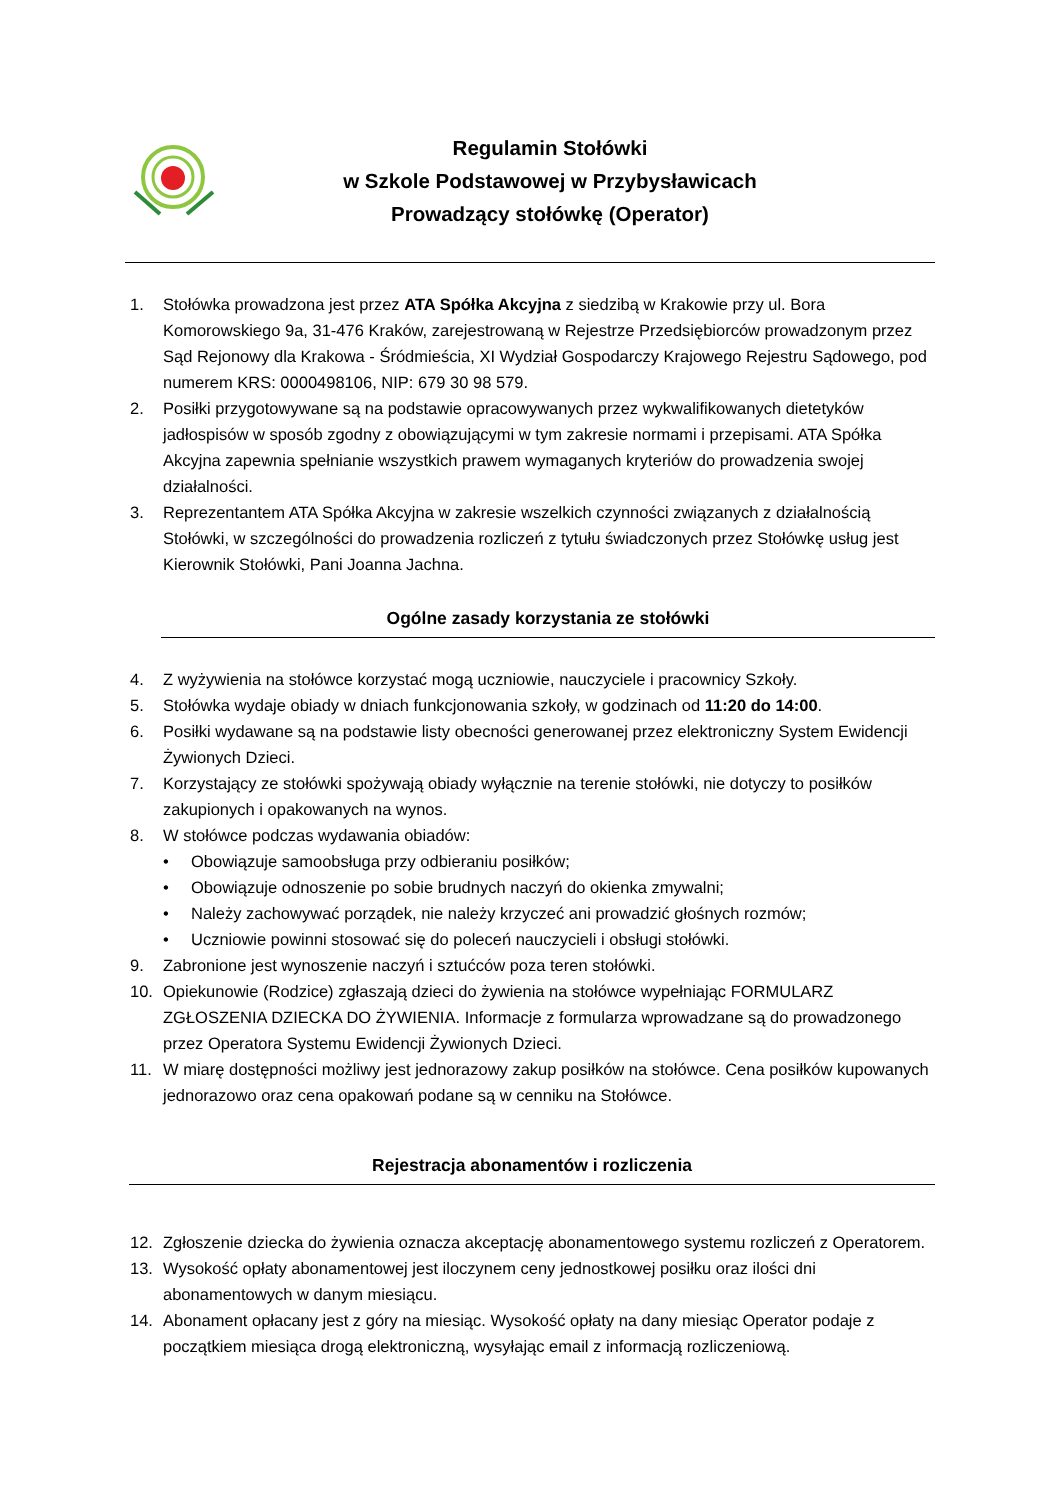Regulamin Stołówki
w Szkole Podstawowej w Przybysławicach
Prowadzący stołówkę (Operator)
1. Stołówka prowadzona jest przez ATA Spółka Akcyjna z siedzibą w Krakowie przy ul. Bora Komorowskiego 9a, 31-476 Kraków, zarejestrowaną w Rejestrze Przedsiębiorców prowadzonym przez Sąd Rejonowy dla Krakowa - Śródmieścia, XI Wydział Gospodarczy Krajowego Rejestru Sądowego, pod numerem KRS: 0000498106, NIP: 679 30 98 579.
2. Posiłki przygotowywane są na podstawie opracowywanych przez wykwalifikowanych dietetyków jadłospisów w sposób zgodny z obowiązującymi w tym zakresie normami i przepisami. ATA Spółka Akcyjna zapewnia spełnianie wszystkich prawem wymaganych kryteriów do prowadzenia swojej działalności.
3. Reprezentantem ATA Spółka Akcyjna w zakresie wszelkich czynności związanych z działalnością Stołówki, w szczególności do prowadzenia rozliczeń z tytułu świadczonych przez Stołówkę usług jest Kierownik Stołówki, Pani Joanna Jachna.
Ogólne zasady korzystania ze stołówki
4. Z wyżywienia na stołówce korzystać mogą uczniowie, nauczyciele i pracownicy Szkoły.
5. Stołówka wydaje obiady w dniach funkcjonowania szkoły, w godzinach od 11:20 do 14:00.
6. Posiłki wydawane są na podstawie listy obecności generowanej przez elektroniczny System Ewidencji Żywionych Dzieci.
7. Korzystający ze stołówki spożywają obiady wyłącznie na terenie stołówki, nie dotyczy to posiłków zakupionych i opakowanych na wynos.
8. W stołówce podczas wydawania obiadów:
• Obowiązuje samoobsługa przy odbieraniu posiłków;
• Obowiązuje odnoszenie po sobie brudnych naczyń do okienka zmywalni;
• Należy zachowywać porządek, nie należy krzyczeć ani prowadzić głośnych rozmów;
• Uczniowie powinni stosować się do poleceń nauczycieli i obsługi stołówki.
9. Zabronione jest wynoszenie naczyń i sztućców poza teren stołówki.
10. Opiekunowie (Rodzice) zgłaszają dzieci do żywienia na stołówce wypełniając FORMULARZ ZGŁOSZENIA DZIECKA DO ŻYWIENIA. Informacje z formularza wprowadzane są do prowadzonego przez Operatora Systemu Ewidencji Żywionych Dzieci.
11. W miarę dostępności możliwy jest jednorazowy zakup posiłków na stołówce. Cena posiłków kupowanych jednorazowo oraz cena opakowań podane są w cenniku na Stołówce.
Rejestracja abonamentów i rozliczenia
12. Zgłoszenie dziecka do żywienia oznacza akceptację abonamentowego systemu rozliczeń z Operatorem.
13. Wysokość opłaty abonamentowej jest iloczynem ceny jednostkowej posiłku oraz ilości dni abonamentowych w danym miesiącu.
14. Abonament opłacany jest z góry na miesiąc. Wysokość opłaty na dany miesiąc Operator podaje z początkiem miesiąca drogą elektroniczną, wysyłając email z informacją rozliczeniową.